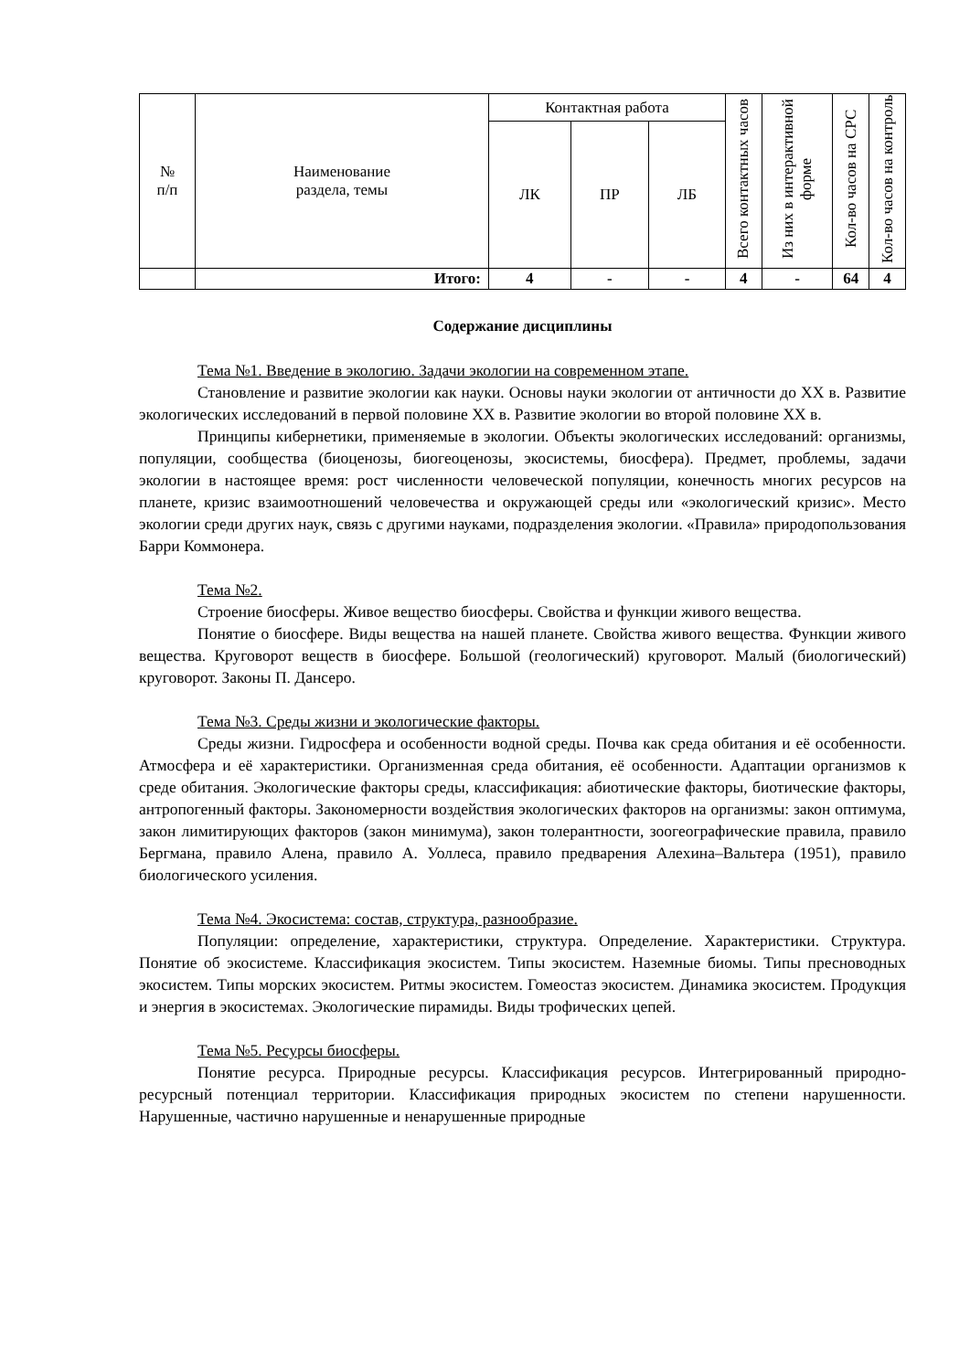| № п/п | Наименование раздела, темы | Контактная работа | | | Всего контактных часов | Из них в интерактивной форме | Кол-во часов на СРС | Кол-во часов на контроль |
| --- | --- | --- | --- | --- | --- | --- | --- | --- |
| | | ЛК | ПР | ЛБ | | | | |
| | Итого: | 4 | - | - | 4 | - | 64 | 4 |
Содержание дисциплины
Тема №1. Введение в экологию. Задачи экологии на современном этапе.
Становление и развитие экологии как науки. Основы науки экологии от античности до XX в. Развитие экологических исследований в первой половине XX в. Развитие экологии во второй половине XX в.
Принципы кибернетики, применяемые в экологии. Объекты экологических исследований: организмы, популяции, сообщества (биоценозы, биогеоценозы, экосистемы, биосфера). Предмет, проблемы, задачи экологии в настоящее время: рост численности человеческой популяции, конечность многих ресурсов на планете, кризис взаимоотношений человечества и окружающей среды или «экологический кризис». Место экологии среди других наук, связь с другими науками, подразделения экологии. «Правила» природопользования Барри Коммонера.
Тема №2.
Строение биосферы. Живое вещество биосферы. Свойства и функции живого вещества.
Понятие о биосфере. Виды вещества на нашей планете. Свойства живого вещества. Функции живого вещества. Круговорот веществ в биосфере. Большой (геологический) круговорот. Малый (биологический) круговорот. Законы П. Дансеро.
Тема №3. Среды жизни и экологические факторы.
Среды жизни. Гидросфера и особенности водной среды. Почва как среда обитания и её особенности. Атмосфера и её характеристики. Организменная среда обитания, её особенности. Адаптации организмов к среде обитания. Экологические факторы среды, классификация: абиотические факторы, биотические факторы, антропогенный факторы. Закономерности воздействия экологических факторов на организмы: закон оптимума, закон лимитирующих факторов (закон минимума), закон толерантности, зоогеографические правила, правило Бергмана, правило Алена, правило А. Уоллеса, правило предварения Алехина–Вальтера (1951), правило биологического усиления.
Тема №4. Экосистема: состав, структура, разнообразие.
Популяции: определение, характеристики, структура. Определение. Характеристики. Структура. Понятие об экосистеме. Классификация экосистем. Типы экосистем. Наземные биомы. Типы пресноводных экосистем. Типы морских экосистем. Ритмы экосистем. Гомеостаз экосистем. Динамика экосистем. Продукция и энергия в экосистемах. Экологические пирамиды. Виды трофических цепей.
Тема №5. Ресурсы биосферы.
Понятие ресурса. Природные ресурсы. Классификация ресурсов. Интегрированный природно-ресурсный потенциал территории. Классификация природных экосистем по степени нарушенности. Нарушенные, частично нарушенные и ненарушенные природные